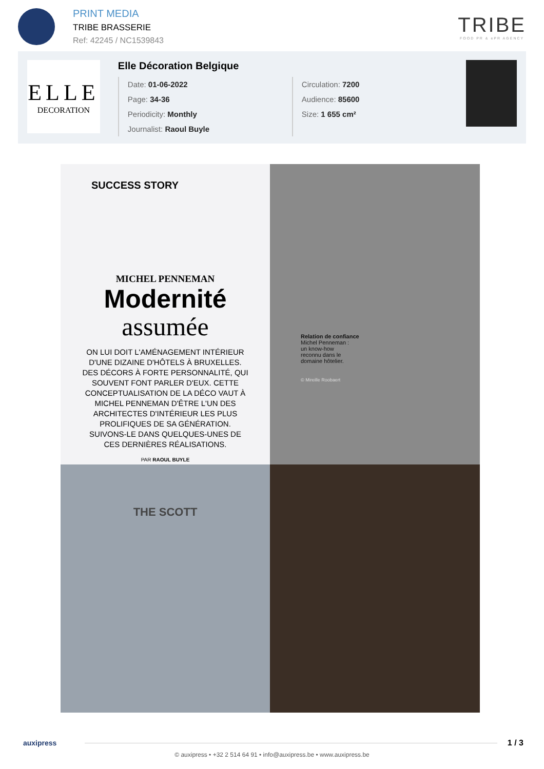PRINT MEDIA
TRIBE BRASSERIE
Ref: 42245 / NC1539843
TRIBE
FOOD PR & ePR AGENCY
ELLE
DECORATION
Elle Décoration Belgique
Date: 01-06-2022
Page: 34-36
Periodicity: Monthly
Journalist: Raoul Buyle
Circulation: 7200
Audience: 85600
Size: 1 655 cm²
SUCCESS STORY
MICHEL PENNEMAN
Modernité
assumée
ON LUI DOIT L'AMÉNAGEMENT INTÉRIEUR D'UNE DIZAINE D'HÔTELS À BRUXELLES. DES DÉCORS À FORTE PERSONNALITÉ, QUI SOUVENT FONT PARLER D'EUX. CETTE CONCEPTUALISATION DE LA DÉCO VAUT À MICHEL PENNEMAN D'ÊTRE L'UN DES ARCHITECTES D'INTÉRIEUR LES PLUS PROLIFIQUES DE SA GÉNÉRATION. SUIVONS-LE DANS QUELQUES-UNES DE CES DERNIÈRES RÉALISATIONS.
PAR RAOUL BUYLE
Relation de confiance
Michel Penneman :
un know-how
reconnu dans le
domaine hôtelier.
© Mireille Roobaert
THE SCOTT
auxipress 1 / 3
© auxipress • +32 2 514 64 91 • info@auxipress.be • www.auxipress.be